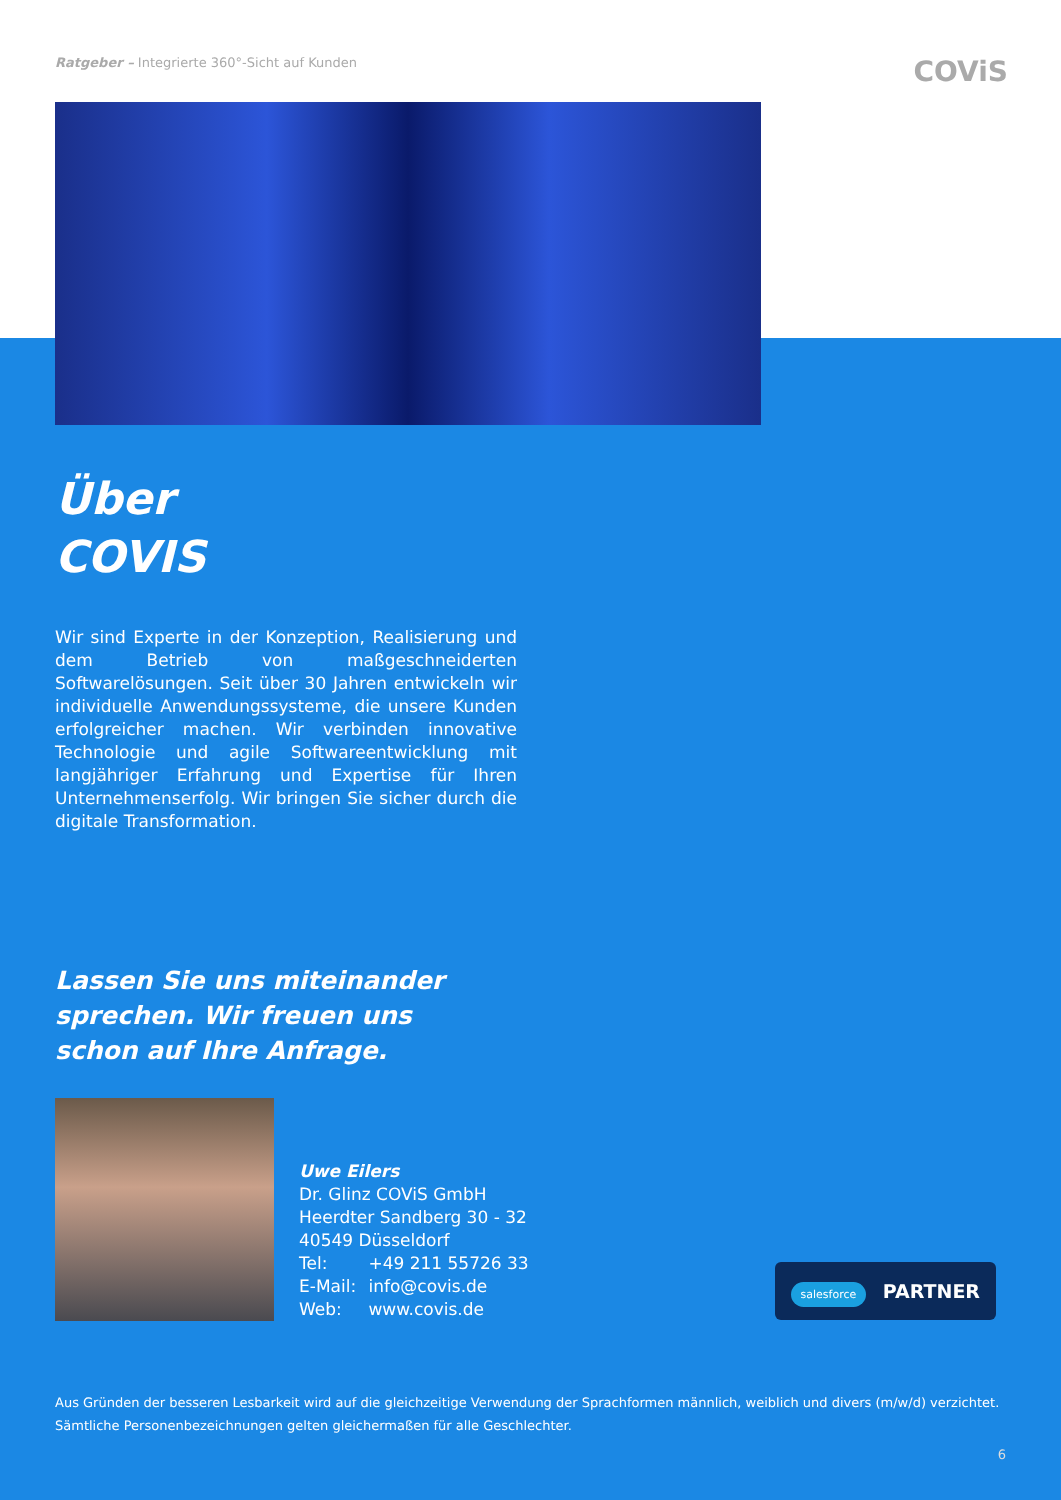Ratgeber – Integrierte 360°-Sicht auf Kunden
COViS
Über
COVIS
Wir sind Experte in der Konzeption, Realisierung und dem Betrieb von maßgeschneiderten Softwarelösungen. Seit über 30 Jahren entwickeln wir individuelle Anwendungs­systeme, die unsere Kunden erfolgreicher machen. Wir verbinden innovative Technologie und agile Software­entwicklung mit langjähriger Erfahrung und Expertise für Ihren Unternehmenserfolg. Wir bringen Sie sicher durch die digitale Transformation.
Lassen Sie uns miteinander sprechen. Wir freuen uns schon auf Ihre Anfrage.
Uwe Eilers
Dr. Glinz COViS GmbH
Heerdter Sandberg 30 - 32
40549 Düsseldorf
Tel: +49 211 55726 33
E-Mail: info@covis.de
Web: www.covis.de
salesforce PARTNER
Aus Gründen der besseren Lesbarkeit wird auf die gleichzeitige Verwendung der Sprachformen männlich, weiblich und divers (m/w/d) verzichtet. Sämtliche Personenbezeichnungen gelten gleichermaßen für alle Geschlechter.
6